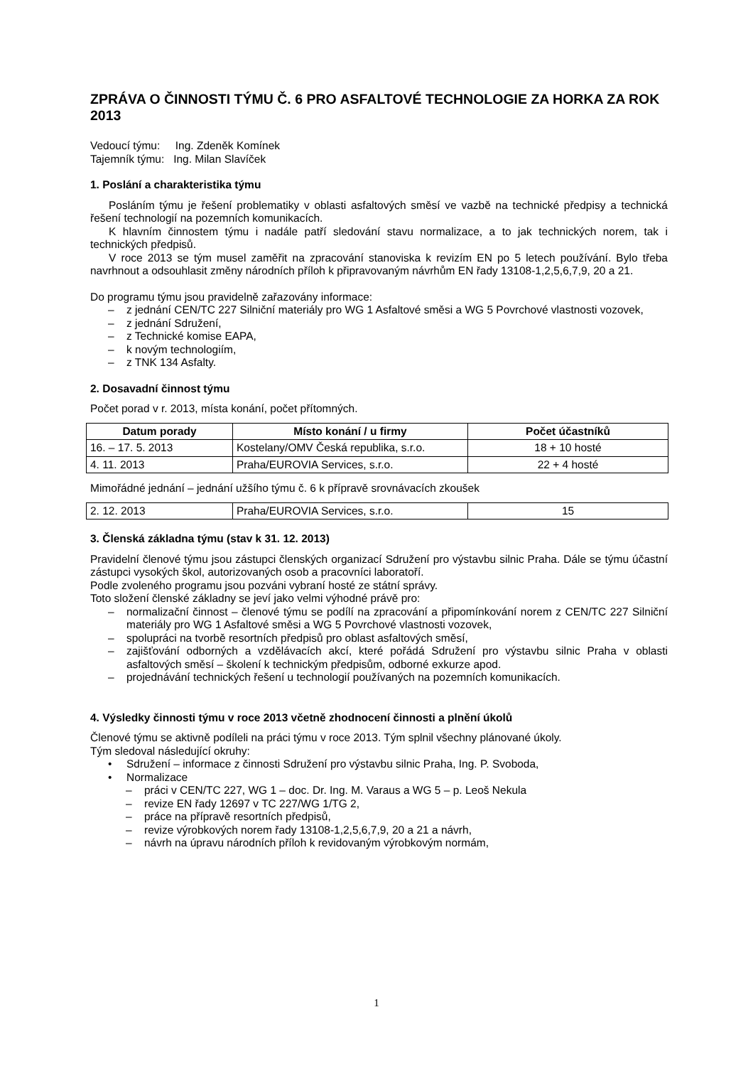ZPRÁVA O ČINNOSTI TÝMU Č. 6 PRO ASFALTOVÉ TECHNOLOGIE ZA HORKA ZA ROK 2013
Vedoucí týmu: Ing. Zdeněk Komínek
Tajemník týmu: Ing. Milan Slavíček
1. Poslání a charakteristika týmu
Posláním týmu je řešení problematiky v oblasti asfaltových směsí ve vazbě na technické předpisy a technická řešení technologií na pozemních komunikacích.
K hlavním činnostem týmu i nadále patří sledování stavu normalizace, a to jak technických norem, tak i technických předpisů.
V roce 2013 se tým musel zaměřit na zpracování stanoviska k revizím EN po 5 letech používání. Bylo třeba navrhnout a odsouhlasit změny národních příloh k připravovaným návrhům EN řady 13108-1,2,5,6,7,9, 20 a 21.
Do programu týmu jsou pravidelně zařazovány informace:
– z jednání CEN/TC 227 Silniční materiály pro WG 1 Asfaltové směsi a WG 5 Povrchové vlastnosti vozovek,
– z jednání Sdružení,
– z Technické komise EAPA,
– k novým technologiím,
– z TNK 134 Asfalty.
2. Dosavadní činnost týmu
Počet porad v r. 2013, místa konání, počet přítomných.
| Datum porady | Místo konání / u firmy | Počet účastníků |
| --- | --- | --- |
| 16. – 17. 5. 2013 | Kostelany/OMV Česká republika, s.r.o. | 18 + 10 hosté |
| 4. 11. 2013 | Praha/EUROVIA Services, s.r.o. | 22 + 4 hosté |
Mimořádné jednání – jednání užšího týmu č. 6 k přípravě srovnávacích zkoušek
| 2. 12. 2013 | Praha/EUROVIA Services, s.r.o. | 15 |
3. Členská základna týmu (stav k 31. 12. 2013)
Pravidelní členové týmu jsou zástupci členských organizací Sdružení pro výstavbu silnic Praha. Dále se týmu účastní zástupci vysokých škol, autorizovaných osob a pracovníci laboratoří.
Podle zvoleného programu jsou pozváni vybraní hosté ze státní správy.
Toto složení členské základny se jeví jako velmi výhodné právě pro:
– normalizační činnost – členové týmu se podílí na zpracování a připomínkování norem z CEN/TC 227 Silniční materiály pro WG 1 Asfaltové směsi a WG 5 Povrchové vlastnosti vozovek,
– spolupráci na tvorbě resortních předpisů pro oblast asfaltových směsí,
– zajišťování odborných a vzdělávacích akcí, které pořádá Sdružení pro výstavbu silnic Praha v oblasti asfaltových směsí – školení k technickým předpisům, odborné exkurze apod.
– projednávání technických řešení u technologií používaných na pozemních komunikacích.
4. Výsledky činnosti týmu v roce 2013 včetně zhodnocení činnosti a plnění úkolů
Členové týmu se aktivně podíleli na práci týmu v roce 2013. Tým splnil všechny plánované úkoly.
Tým sledoval následující okruhy:
• Sdružení – informace z činnosti Sdružení pro výstavbu silnic Praha, Ing. P. Svoboda,
• Normalizace
– práci v CEN/TC 227, WG 1 – doc. Dr. Ing. M. Varaus a WG 5 – p. Leoš Nekula
– revize EN řady 12697 v TC 227/WG 1/TG 2,
– práce na přípravě resortních předpisů,
– revize výrobkových norem řady 13108-1,2,5,6,7,9, 20 a 21 a návrh,
– návrh na úpravu národních příloh k revidovaným výrobkovým normám,
1